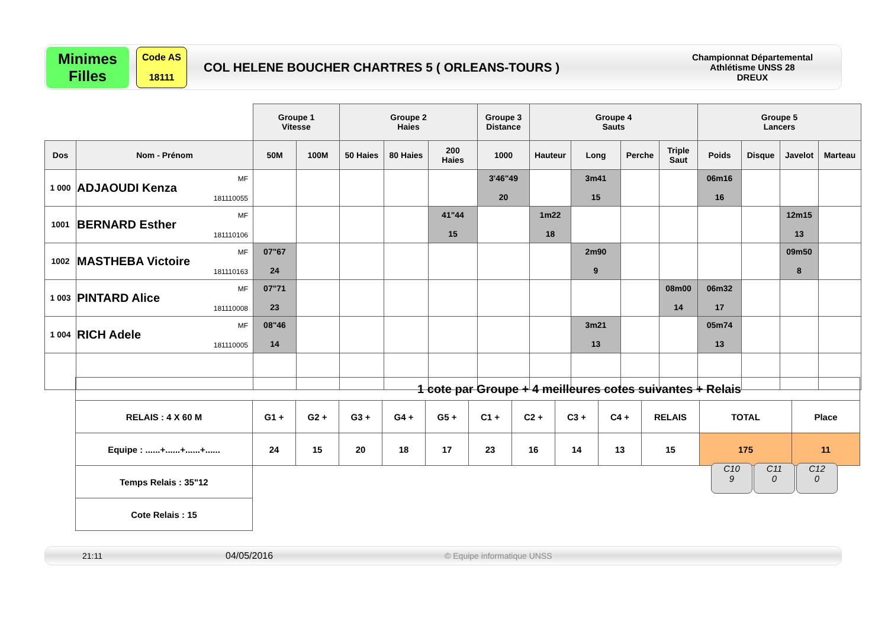Minimes
Filles
Code AS
18111
COL HELENE BOUCHER CHARTRES 5 ( ORLEANS-TOURS )
Championnat Départemental
Athlétisme UNSS 28
DREUX
| | | Groupe 1 Vitesse | | Groupe 2 Haies | | | Groupe 3 Distance | Groupe 4 Sauts | | | | Groupe 5 Lancers | | | |
| Dos | Nom - Prénom | 50M | 100M | 50 Haies | 80 Haies | 200 Haies | 1000 | Hauteur | Long | Perche | Triple Saut | Poids | Disque | Javelot | Marteau |
| 1 000 | ADJAOUDI Kenza MF 181110055 | | | | | | 3'46"49 20 | | 3m41 15 | | | 06m16 16 | | | |
| 1001 | BERNARD Esther MF 181110106 | | | | | 41"44 15 | | 1m22 18 | | | | | | 12m15 13 | |
| 1002 | MASTHEBA Victoire MF 181110163 | 07"67 24 | | | | | | | 2m90 9 | | | | | 09m50 8 | |
| 1 003 | PINTARD Alice MF 181110008 | 07"71 23 | | | | | | | | | 08m00 14 | 06m32 17 | | | |
| 1 004 | RICH Adele MF 181110005 | 08"46 14 | | | | | | | 3m21 13 | | | 05m74 13 | | | |
| 1 cote par Groupe + 4 meilleures cotes suivantes + Relais | | | | | | | | | | | | |
| RELAIS : 4 X 60 M | G1 + | G2 + | G3 + | G4 + | G5 + | C1 + | C2 + | C3 + | C4 + | RELAIS | TOTAL | Place |
| Equipe : ......+......+......+...... | 24 | 15 | 20 | 18 | 17 | 23 | 16 | 14 | 13 | 15 | 175 | 11 |
| Temps Relais : 35"12 | | | | | | | | | | | | |
| Cote Relais : 15 | | | | | | | | | | | | |
C10
9
C11
0
C12
0
21:11 04/05/2016 © Equipe informatique UNSS